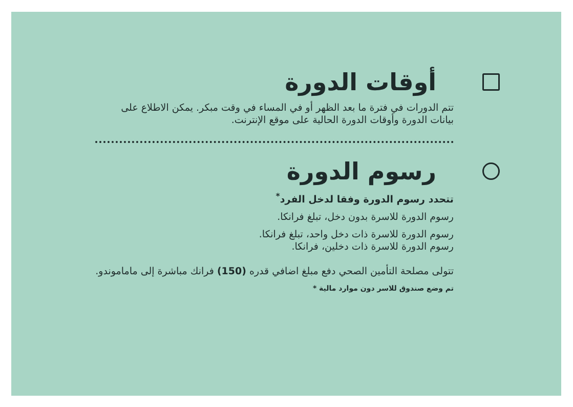أوقات الدورة
تتم الدورات في فترة ما بعد الظهر أو في المساء في وقت مبكر. يمكن الاطلاع على بيانات الدورة وأوقات الدورة الحالية على موقع الإنترنت.
رسوم الدورة
تتحدد رسوم الدورة وفقا لدخل الفرد<sup>*</sup>
رسوم الدورة للاسرة بدون دخل، تبلغ فرانكا.
رسوم الدورة للاسرة ذات دخل واحد، تبلغ فرانكا.
رسوم الدورة للاسرة ذات دخلين، فرانكا.
تتولى مصلحة التأمين الصحي دفع مبلغ اضافي قدره (150) فرانك مباشرة إلى ماماموندو.
تم وضع صندوق للاسر دون موارد مالية *